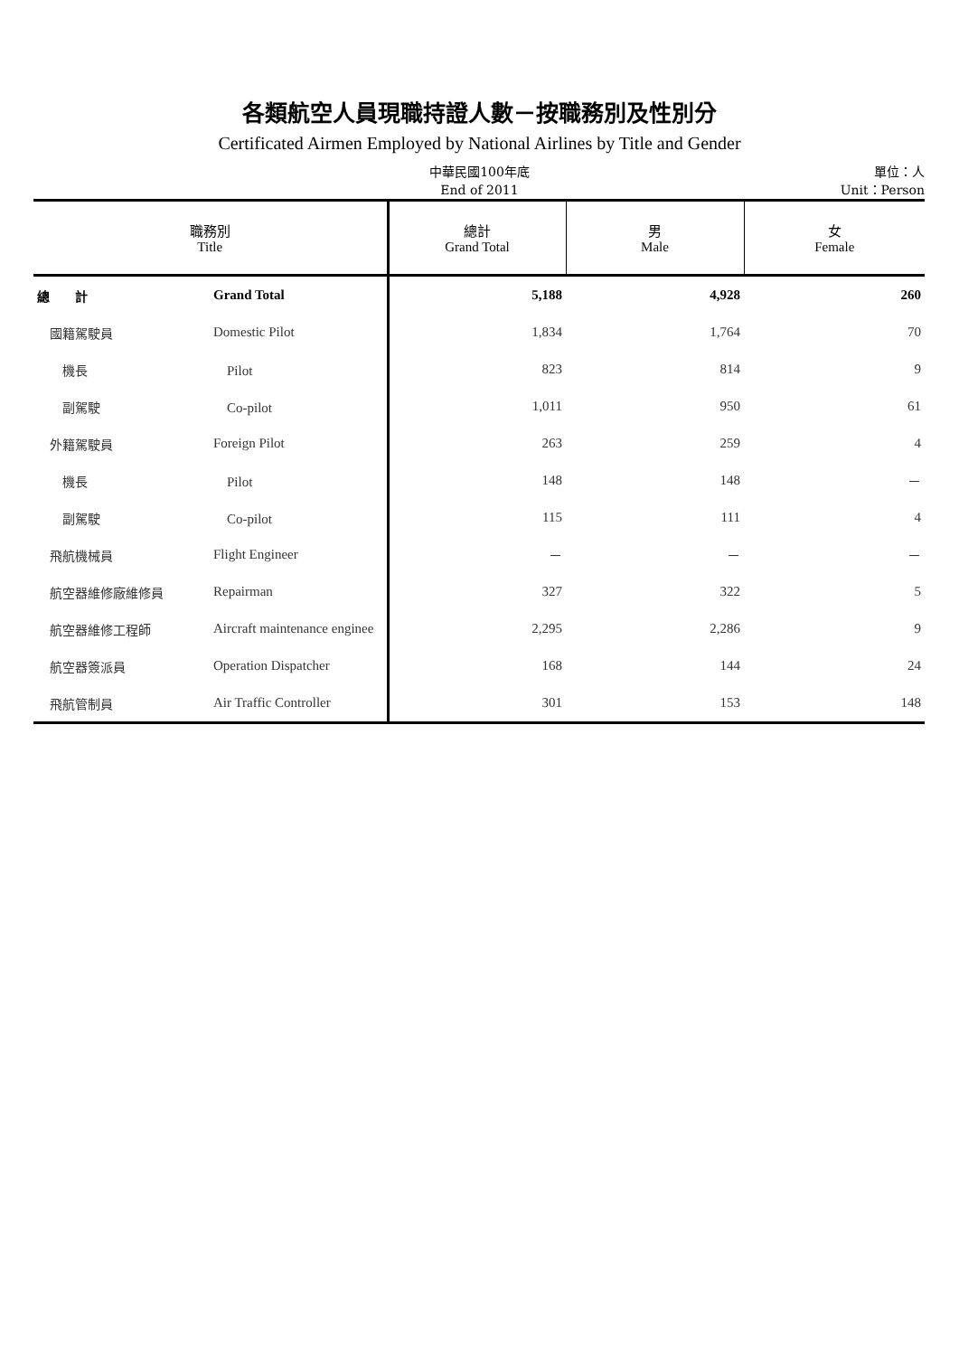各類航空人員現職持證人數－按職務別及性別分
Certificated Airmen Employed by National Airlines by Title and Gender
中華民國100年底
End of 2011
單位：人
Unit：Person
| 職務別 Title | | 總計 Grand Total | 男 Male | 女 Female |
| --- | --- | --- | --- | --- |
| 總 計 | Grand Total | 5,188 | 4,928 | 260 |
| 國籍駕駛員 | Domestic Pilot | 1,834 | 1,764 | 70 |
| 機長 | Pilot | 823 | 814 | 9 |
| 副駕駛 | Co-pilot | 1,011 | 950 | 61 |
| 外籍駕駛員 | Foreign Pilot | 263 | 259 | 4 |
| 機長 | Pilot | 148 | 148 | － |
| 副駕駛 | Co-pilot | 115 | 111 | 4 |
| 飛航機械員 | Flight Engineer | － | － | － |
| 航空器維修廠維修員 | Repairman | 327 | 322 | 5 |
| 航空器維修工程師 | Aircraft maintenance enginee | 2,295 | 2,286 | 9 |
| 航空器簽派員 | Operation Dispatcher | 168 | 144 | 24 |
| 飛航管制員 | Air Traffic Controller | 301 | 153 | 148 |